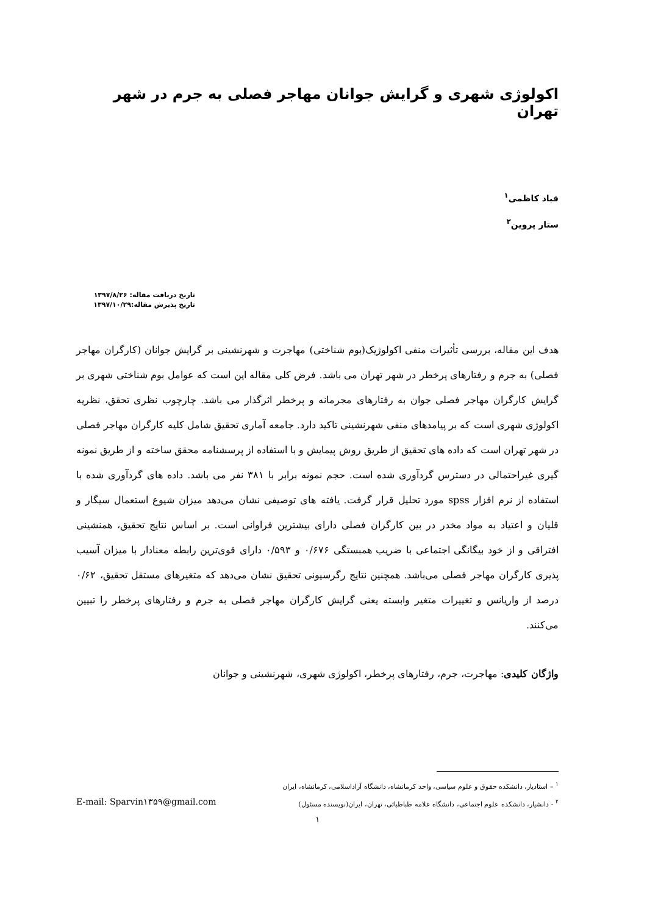اکولوژی شهری و گرایش جوانان مهاجر فصلی به جرم در شهر تهران
قباد کاظمی<sup>۱</sup>
ستار پروین<sup>۲</sup>
تاریخ دریافت مقاله: ۱۳۹۷/۸/۲۶
تاریخ پذیرش مقاله:۱۳۹۷/۱۰/۲۹
هدف این مقاله، بررسی تأثیرات منفی اکولوژیک(بوم شناختی) مهاجرت و شهرنشینی بر گرایش جوانان (کارگران مهاجر فصلی) به جرم و رفتارهای پرخطر در شهر تهران می باشد. فرض کلی مقاله این است که عوامل بوم شناختی شهری بر گرایش کارگران مهاجر فصلی جوان به رفتارهای مجرمانه و پرخطر اثرگذار می باشد. چارچوب نظری تحقق، نظریه اکولوژی شهری است که بر پیامدهای منفی شهرنشینی تاکید دارد. جامعه آماری تحقیق شامل کلیه کارگران مهاجر فصلی در شهر تهران است که داده های تحقیق از طریق روش پیمایش و با استفاده از پرسشنامه محقق ساخته و از طریق نمونه گیری غیراحتمالی در دسترس گردآوری شده است. حجم نمونه برابر با ۳۸۱ نفر می باشد. داده های گردآوری شده با استفاده از نرم افزار spss مورد تحلیل قرار گرفت. یافته های توصیفی نشان می‌دهد میزان شیوع استعمال سیگار و قلیان و اعتیاد به مواد مخدر در بین کارگران فصلی دارای بیشترین فراوانی است. بر اساس نتایج تحقیق، همنشینی افتراقی و از خود بیگانگی اجتماعی با ضریب همبستگی ۰/۶۷۶ و ۰/۵۹۳ دارای قوی‌ترین رابطه معنادار با میزان آسیب پذیری کارگران مهاجر فصلی می‌باشد. همچنین نتایج رگرسیونی تحقیق نشان می‌دهد که متغیرهای مستقل تحقیق، ۰/۶۲ درصد از واریانس و تغییرات متغیر وابسته یعنی گرایش کارگران مهاجر فصلی به جرم و رفتارهای پرخطر را تبیین می‌کنند.
واژگان کلیدی: مهاجرت، جرم، رفتارهای پرخطر، اکولوژی شهری، شهرنشینی و جوانان
<sup>۱</sup> – استادیار، دانشکده حقوق و علوم سیاسی، واحد کرمانشاه، دانشگاه آزاداسلامی، کرمانشاه، ایران
<sup>۲</sup> - دانشیار، دانشکده علوم اجتماعی، دانشگاه علامه طباطبائی، تهران، ایران(نویسنده مسئول) E-mail: Sparvin۱۳۵۹@gmail.com
۱